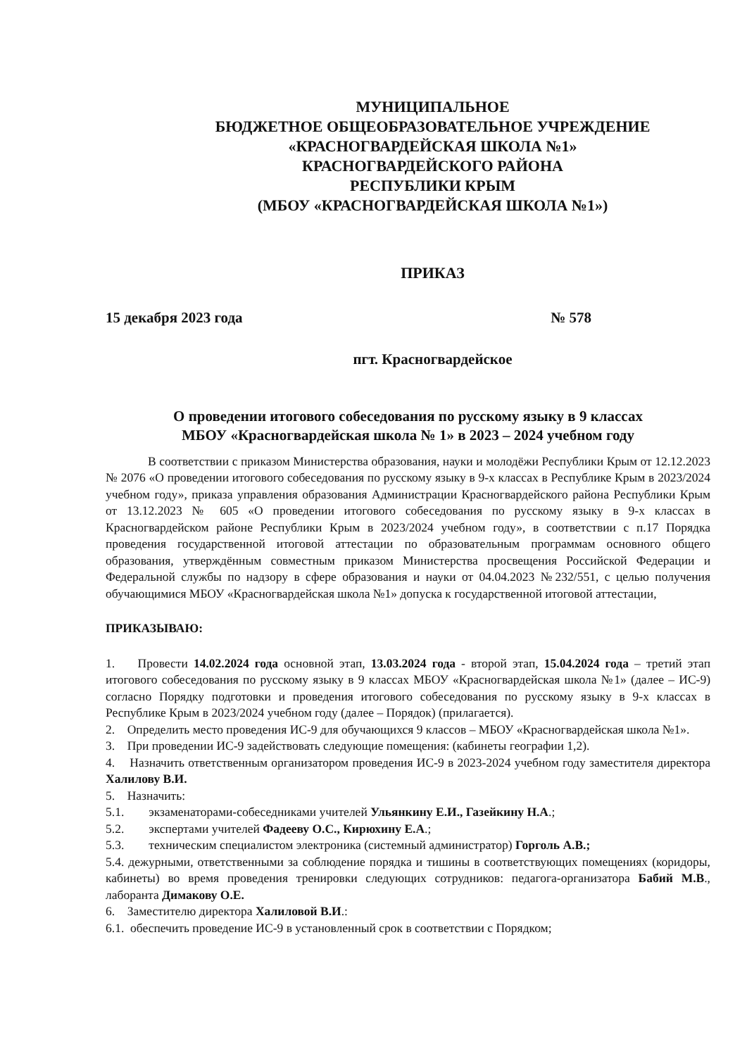МУНИЦИПАЛЬНОЕ
БЮДЖЕТНОЕ ОБЩЕОБРАЗОВАТЕЛЬНОЕ УЧРЕЖДЕНИЕ
«КРАСНОГВАРДЕЙСКАЯ ШКОЛА №1»
КРАСНОГВАРДЕЙСКОГО РАЙОНА
РЕСПУБЛИКИ КРЫМ
(МБОУ «КРАСНОГВАРДЕЙСКАЯ ШКОЛА №1»)
ПРИКАЗ
15 декабря 2023 года № 578
пгт. Красногвардейское
О проведении итогового собеседования по русскому языку в 9 классах
МБОУ «Красногвардейская школа № 1» в 2023 – 2024 учебном году
В соответствии с приказом Министерства образования, науки и молодёжи Республики Крым от 12.12.2023 № 2076 «О проведении итогового собеседования по русскому языку в 9-х классах в Республике Крым в 2023/2024 учебном году», приказа управления образования Администрации Красногвардейского района Республики Крым от 13.12.2023 № 605 «О проведении итогового собеседования по русскому языку в 9-х классах в Красногвардейском районе Республики Крым в 2023/2024 учебном году», в соответствии с п.17 Порядка проведения государственной итоговой аттестации по образовательным программам основного общего образования, утверждённым совместным приказом Министерства просвещения Российской Федерации и Федеральной службы по надзору в сфере образования и науки от 04.04.2023 №232/551, с целью получения обучающимися МБОУ «Красногвардейская школа №1» допуска к государственной итоговой аттестации,
ПРИКАЗЫВАЮ:
1. Провести 14.02.2024 года основной этап, 13.03.2024 года - второй этап, 15.04.2024 года – третий этап итогового собеседования по русскому языку в 9 классах МБОУ «Красногвардейская школа №1» (далее – ИС-9) согласно Порядку подготовки и проведения итогового собеседования по русскому языку в 9-х классах в Республике Крым в 2023/2024 учебном году (далее – Порядок) (прилагается).
2. Определить место проведения ИС-9 для обучающихся 9 классов – МБОУ «Красногвардейская школа №1».
3. При проведении ИС-9 задействовать следующие помещения: (кабинеты географии 1,2).
4. Назначить ответственным организатором проведения ИС-9 в 2023-2024 учебном году заместителя директора Халилову В.И.
5. Назначить:
5.1. экзаменаторами-собеседниками учителей Ульянкину Е.И., Газейкину Н.А.;
5.2. экспертами учителей Фадееву О.С., Кирюхину Е.А.;
5.3. техническим специалистом электроника (системный администратор) Горголь А.В.;
5.4. дежурными, ответственными за соблюдение порядка и тишины в соответствующих помещениях (коридоры, кабинеты) во время проведения тренировки следующих сотрудников: педагога-организатора Бабий М.В., лаборанта Димакову О.Е.
6. Заместителю директора Халиловой В.И.:
6.1. обеспечить проведение ИС-9 в установленный срок в соответствии с Порядком;